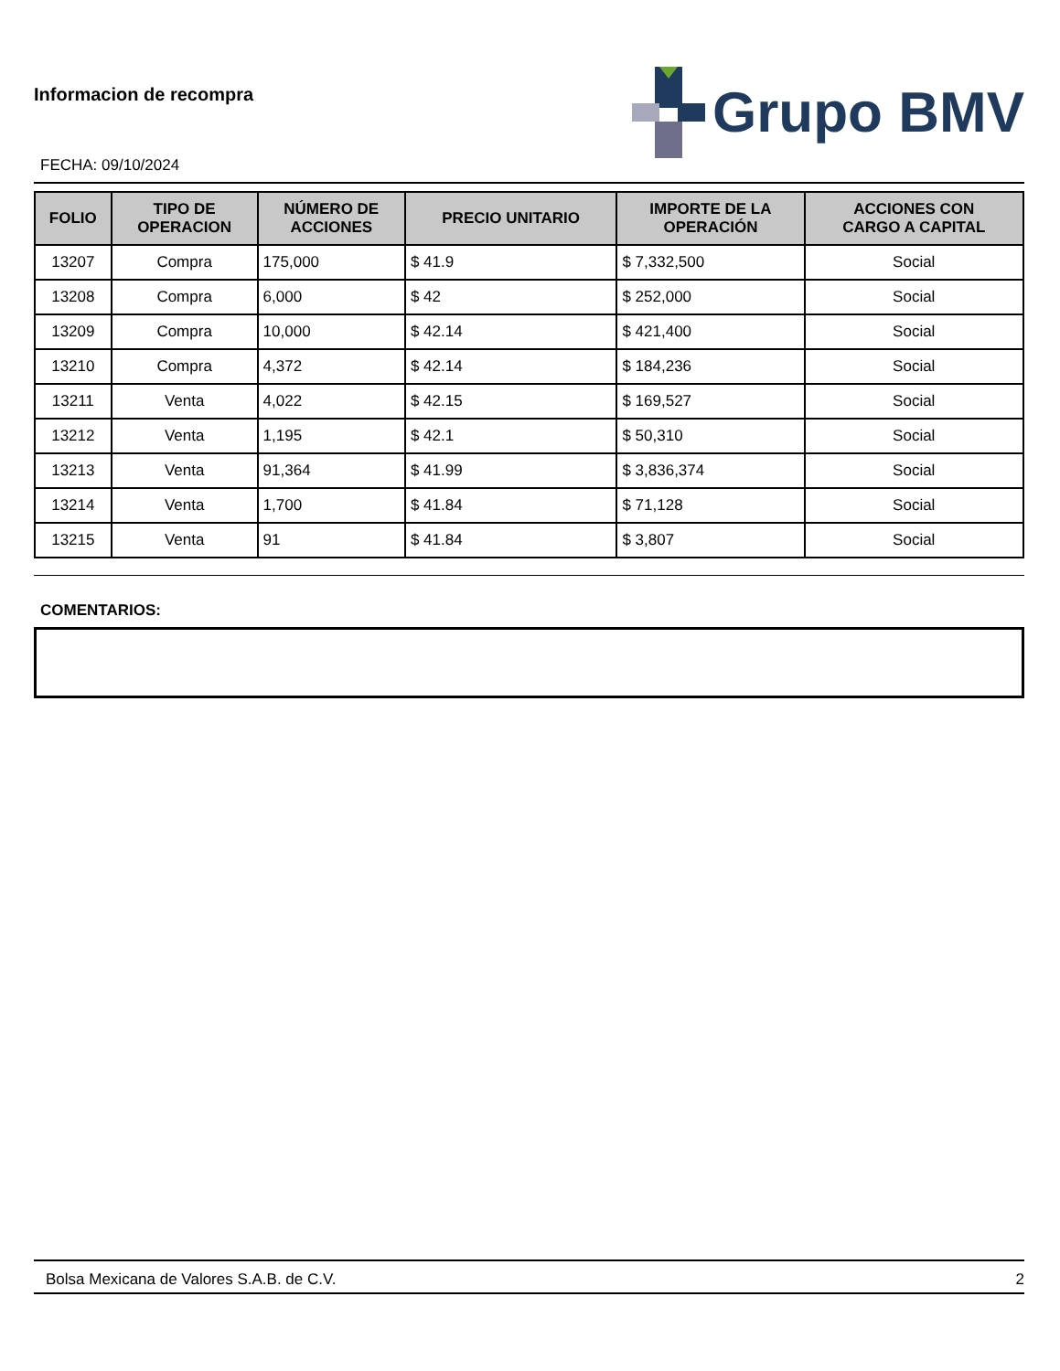Informacion de recompra
Grupo BMV
FECHA: 09/10/2024
| FOLIO | TIPO DE OPERACION | NÚMERO DE ACCIONES | PRECIO UNITARIO | IMPORTE DE LA OPERACIÓN | ACCIONES CON CARGO A CAPITAL |
| --- | --- | --- | --- | --- | --- |
| 13207 | Compra | 175,000 | $ 41.9 | $ 7,332,500 | Social |
| 13208 | Compra | 6,000 | $ 42 | $ 252,000 | Social |
| 13209 | Compra | 10,000 | $ 42.14 | $ 421,400 | Social |
| 13210 | Compra | 4,372 | $ 42.14 | $ 184,236 | Social |
| 13211 | Venta | 4,022 | $ 42.15 | $ 169,527 | Social |
| 13212 | Venta | 1,195 | $ 42.1 | $ 50,310 | Social |
| 13213 | Venta | 91,364 | $ 41.99 | $ 3,836,374 | Social |
| 13214 | Venta | 1,700 | $ 41.84 | $ 71,128 | Social |
| 13215 | Venta | 91 | $ 41.84 | $ 3,807 | Social |
COMENTARIOS:
Bolsa Mexicana de Valores S.A.B. de C.V. 2